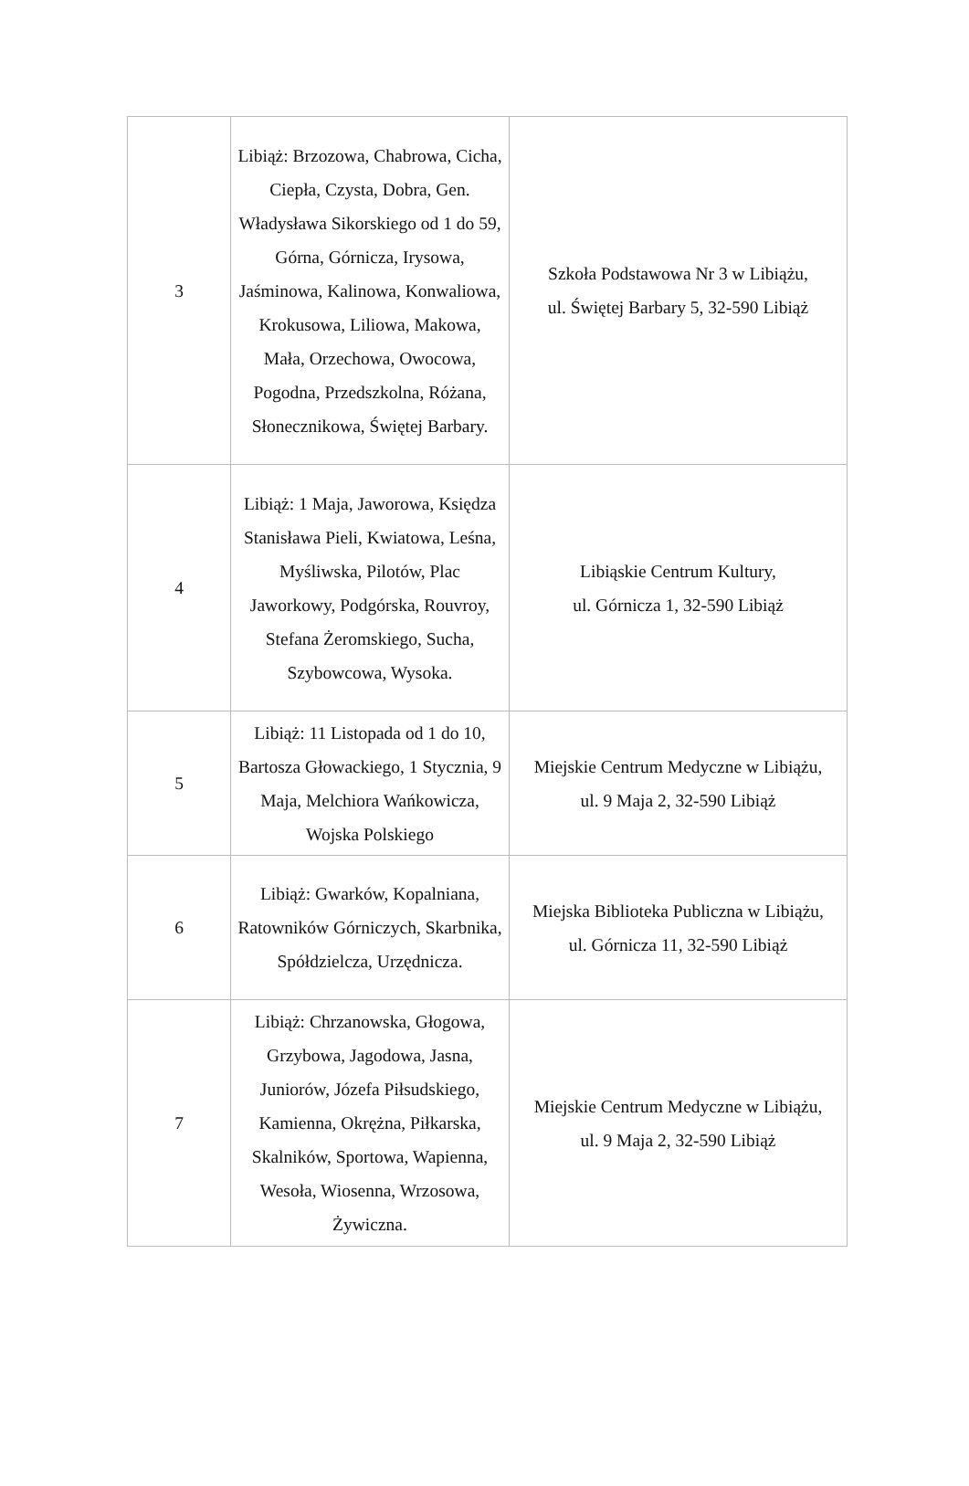| 3 | Libiąż: Brzozowa, Chabrowa, Cicha, Ciepła, Czysta, Dobra, Gen. Władysława Sikorskiego od 1 do 59, Górna, Górnicza, Irysowa, Jaśminowa, Kalinowa, Konwaliowa, Krokusowa, Liliowa, Makowa, Mała, Orzechowa, Owocowa, Pogodna, Przedszkolna, Różana, Słonecznikowa, Świętej Barbary. | Szkoła Podstawowa Nr 3 w Libiążu, ul. Świętej Barbary 5, 32-590 Libiąż |
| 4 | Libiąż: 1 Maja, Jaworowa, Księdza Stanisława Pieli, Kwiatowa, Leśna, Myśliwska, Pilotów, Plac Jaworkowy, Podgórska, Rouvroy, Stefana Żeromskiego, Sucha, Szybowcowa, Wysoka. | Libiąskie Centrum Kultury, ul. Górnicza 1, 32-590 Libiąż |
| 5 | Libiąż: 11 Listopada od 1 do 10, Bartosza Głowackiego, 1 Stycznia, 9 Maja, Melchiora Wańkowicza, Wojska Polskiego | Miejskie Centrum Medyczne w Libiążu, ul. 9 Maja 2, 32-590 Libiąż |
| 6 | Libiąż: Gwarków, Kopalniana, Ratowników Górniczych, Skarbnika, Spółdzielcza, Urzędnicza. | Miejska Biblioteka Publiczna w Libiążu, ul. Górnicza 11, 32-590 Libiąż |
| 7 | Libiąż: Chrzanowska, Głogowa, Grzybowa, Jagodowa, Jasna, Juniorów, Józefa Piłsudskiego, Kamienna, Okrężna, Piłkarska, Skalników, Sportowa, Wapienna, Wesoła, Wiosenna, Wrzosowa, Żywiczna. | Miejskie Centrum Medyczne w Libiążu, ul. 9 Maja 2, 32-590 Libiąż |